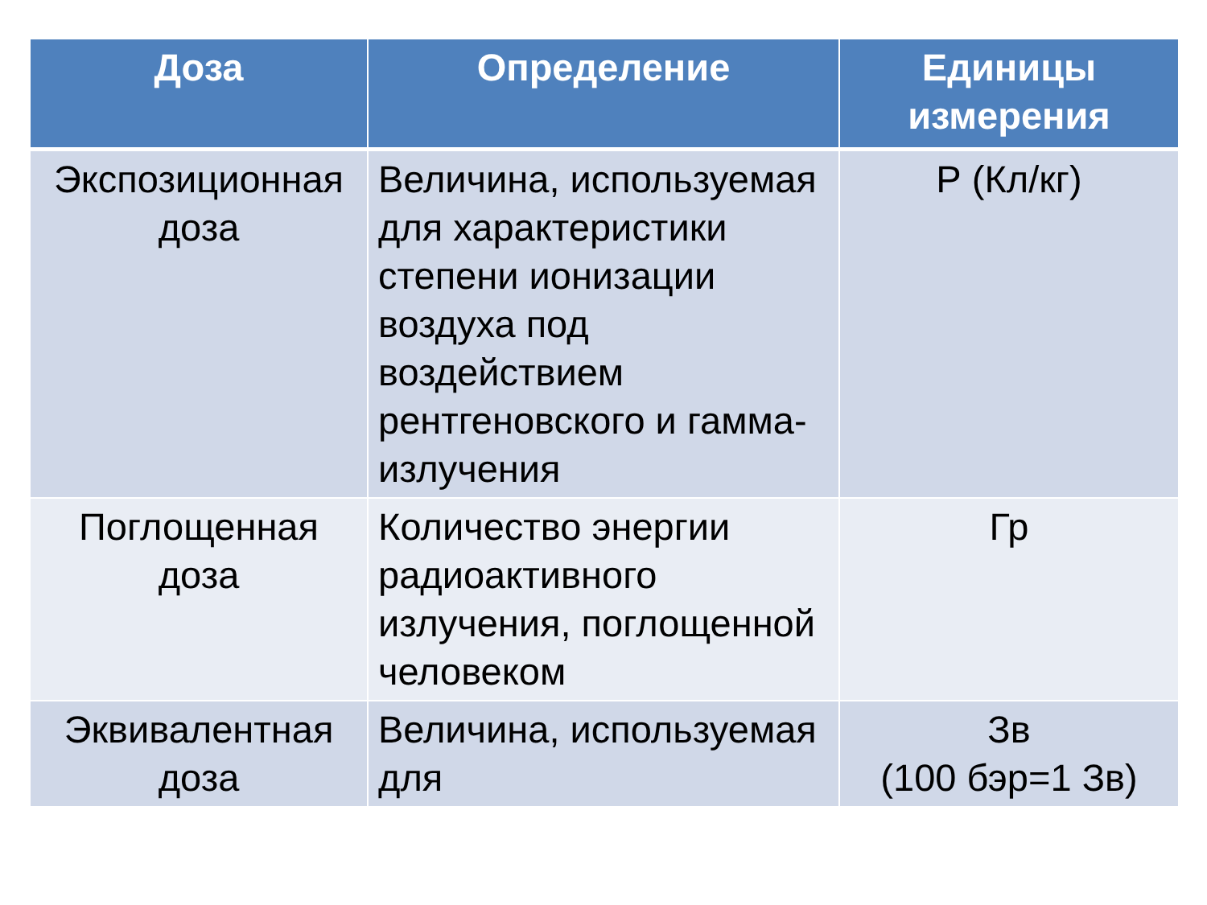| Доза | Определение | Единицы измерения |
| --- | --- | --- |
| Экспозиционная доза | Величина, используемая для характеристики степени ионизации воздуха под воздействием рентгеновского и гамма-излучения | Р (Кл/кг) |
| Поглощенная доза | Количество энергии радиоактивного излучения, поглощенной человеком | Гр |
| Эквивалентная доза | Величина, используемая для | Зв (100 бэр=1 Зв) |